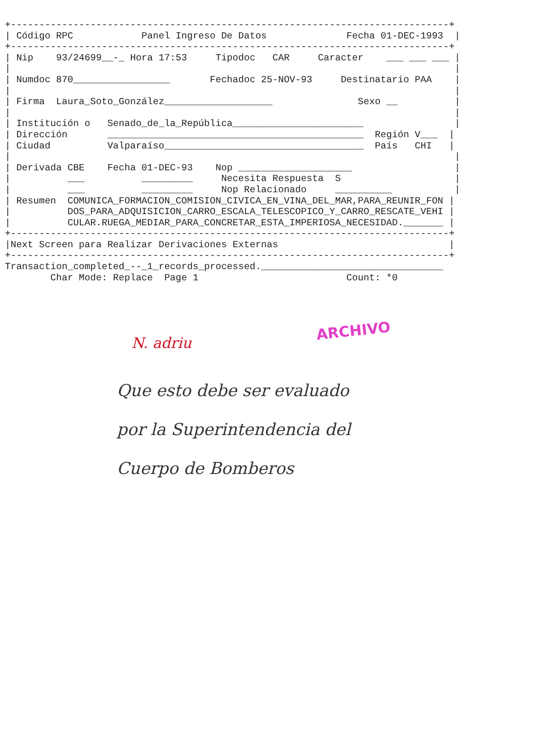+-----------------------------------------------------------------------------+
| Código RPC            Panel Ingreso De Datos              Fecha 01-DEC-1993  |
+-----------------------------------------------------------------------------+
| Nip    93/24699__-_ Hora 17:53     Tipodoc   CAR     Caracter    ___ ___ ___ |
|                                                                              |
| Numdoc 870_________________       Fechadoc 25-NOV-93     Destinatario PAA    |
|                                                                              |
| Firma  Laura_Soto_González___________________               Sexo __          |
|                                                                              |
| Institución o   Senado_de_la_República_______________________                |
| Dirección       _____________________________________________  Región V___  |
| Ciudad          Valparaíso___________________________________  País   CHI   |
|                                                                              |
| Derivada CBE    Fecha 01-DEC-93    Nop ____________________                  |
|          ___          _________     Necesita Respuesta  S                    |
|          ___          _________     Nop Relacionado     __________           |
| Resumen  COMUNICA_FORMACION_COMISION_CIVICA_EN_VINA_DEL_MAR,PARA_REUNIR_FON |
|          DOS_PARA_ADQUISICION_CARRO_ESCALA_TELESCOPICO_Y_CARRO_RESCATE_VEHI |
|          CULAR.RUEGA_MEDIAR_PARA_CONCRETAR_ESTA_IMPERIOSA_NECESIDAD._______ |
+-----------------------------------------------------------------------------+
|Next Screen para Realizar Derivaciones Externas                              |
+-----------------------------------------------------------------------------+
Transaction_completed_--_1_records_processed.________________________________
        Char Mode: Replace  Page 1                          Count: *0
ARCHIVO
N. adriu
Que esto debe ser evaluado
por la Superintendencia del
Cuerpo de Bomberos